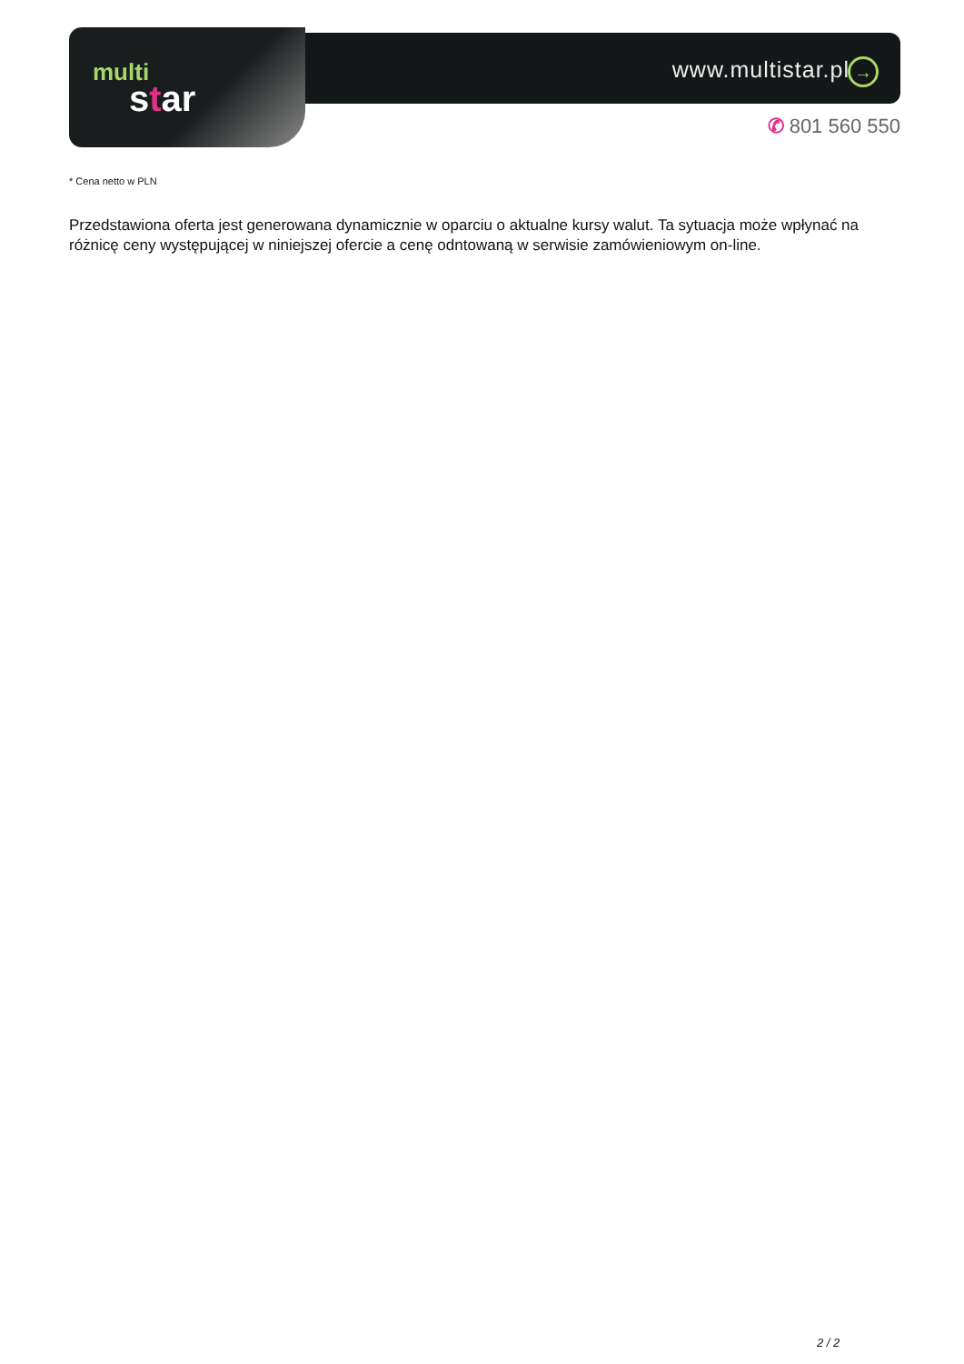www.multistar.pl →
multi
star
✆ 801 560 550
* Cena netto w PLN
Przedstawiona oferta jest generowana dynamicznie w oparciu o aktualne kursy walut. Ta sytuacja może wpłynać na różnicę ceny występującej w niniejszej ofercie a cenę odntowaną w serwisie zamówieniowym on-line.
2 / 2